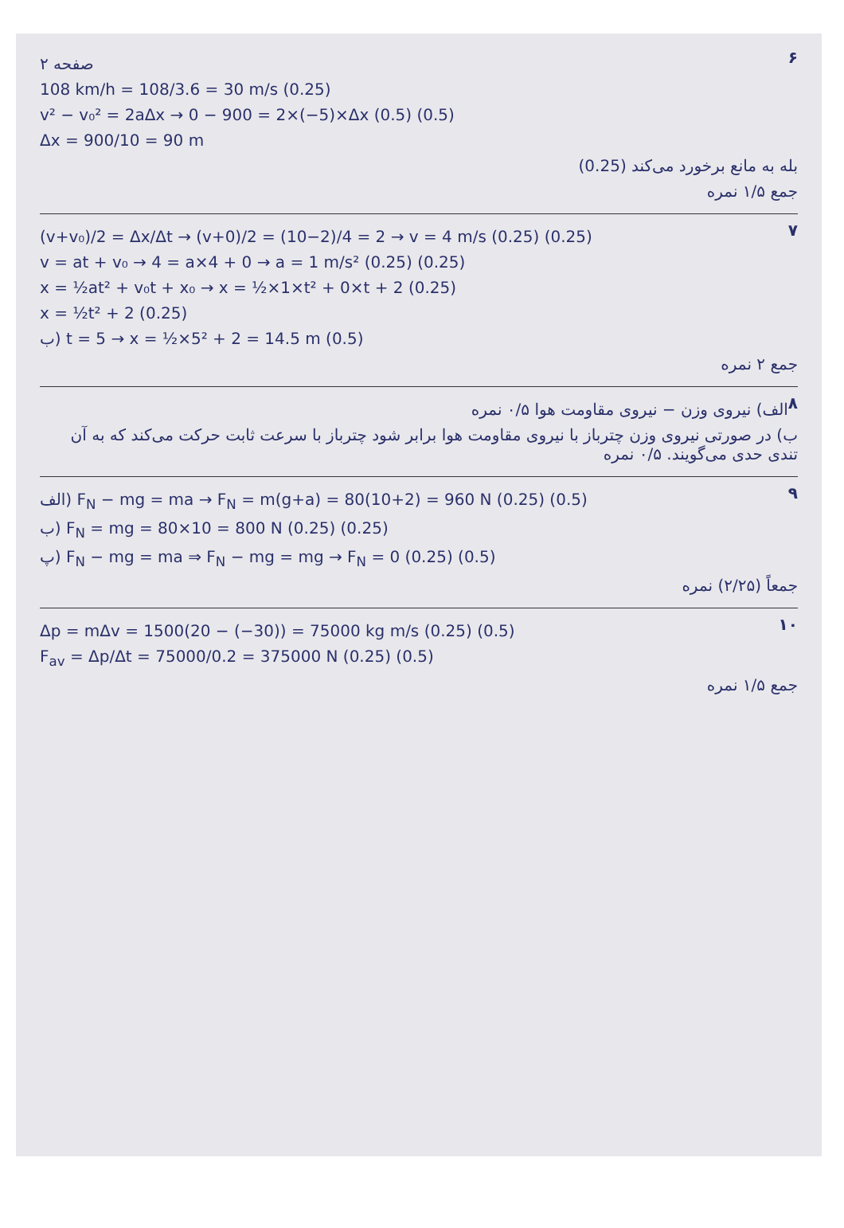۶
صفحه ۲
108 km/h = 108/3.6 = 30 m/s (0.25)
v² − v₀² = 2aΔx → 0 − 900 = 2×(−5)×Δx (0.5) (0.5)
Δx = 900/10 = 90 m
بله به مانع برخورد می‌کند (0.25)
جمع ۱/۵ نمره
۷
(v+v₀)/2 = Δx/Δt → (v+0)/2 = (10−2)/4 = 2 → v = 4 m/s (0.25) (0.25)
v = at + v₀ → 4 = a×4 + 0 → a = 1 m/s² (0.25) (0.25)
x = ½at² + v₀t + x₀ → x = ½×1×t² + 0×t + 2 (0.25)
x = ½t² + 2 (0.25)
ب) t = 5 → x = ½×5² + 2 = 14.5 m (0.5)
جمع ۲ نمره
۸
الف) نیروی وزن − نیروی مقاومت هوا ۰/۵ نمره
ب) در صورتی نیروی وزن چترباز با نیروی مقاومت هوا برابر شود چترباز با سرعت ثابت حرکت می‌کند که به آن تندی حدی می‌گویند. ۰/۵ نمره
۹
الف) F<sub>N</sub> − mg = ma → F<sub>N</sub> = m(g+a) = 80(10+2) = 960 N (0.25) (0.5)
ب) F<sub>N</sub> = mg = 80×10 = 800 N (0.25) (0.25)
پ) F<sub>N</sub> − mg = ma ⇒ F<sub>N</sub> − mg = mg → F<sub>N</sub> = 0 (0.25) (0.5)
جمعاً (۲/۲۵) نمره
۱۰
Δp = mΔv = 1500(20 − (−30)) = 75000 kg m/s (0.25) (0.5)
F<sub>av</sub> = Δp/Δt = 75000/0.2 = 375000 N (0.25) (0.5)
جمع ۱/۵ نمره